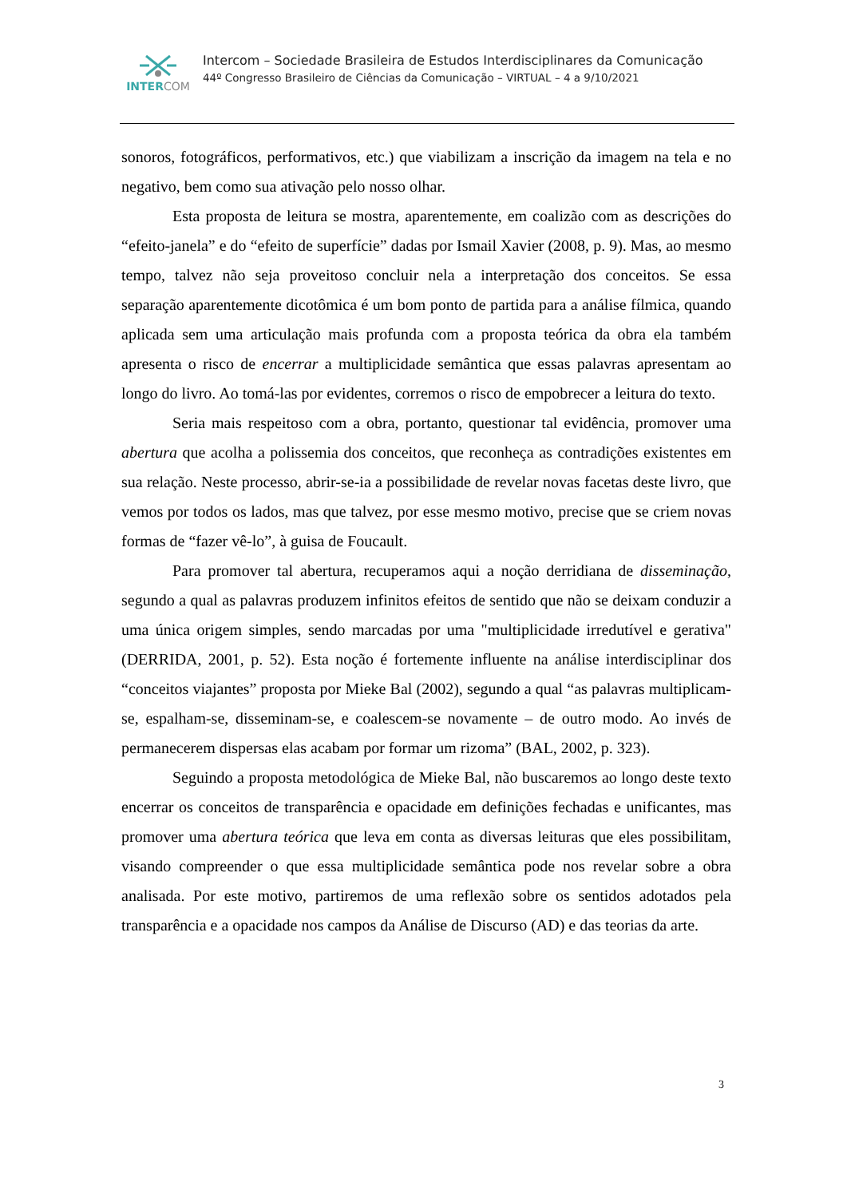INTERCOM
Intercom – Sociedade Brasileira de Estudos Interdisciplinares da Comunicação
44º Congresso Brasileiro de Ciências da Comunicação – VIRTUAL – 4 a 9/10/2021
sonoros, fotográficos, performativos, etc.) que viabilizam a inscrição da imagem na tela e no negativo, bem como sua ativação pelo nosso olhar.
Esta proposta de leitura se mostra, aparentemente, em coalizão com as descrições do “efeito-janela” e do “efeito de superfície” dadas por Ismail Xavier (2008, p. 9). Mas, ao mesmo tempo, talvez não seja proveitoso concluir nela a interpretação dos conceitos. Se essa separação aparentemente dicotômica é um bom ponto de partida para a análise fílmica, quando aplicada sem uma articulação mais profunda com a proposta teórica da obra ela também apresenta o risco de encerrar a multiplicidade semântica que essas palavras apresentam ao longo do livro. Ao tomá-las por evidentes, corremos o risco de empobrecer a leitura do texto.
Seria mais respeitoso com a obra, portanto, questionar tal evidência, promover uma abertura que acolha a polissemia dos conceitos, que reconheça as contradições existentes em sua relação. Neste processo, abrir-se-ia a possibilidade de revelar novas facetas deste livro, que vemos por todos os lados, mas que talvez, por esse mesmo motivo, precise que se criem novas formas de “fazer vê-lo”, à guisa de Foucault.
Para promover tal abertura, recuperamos aqui a noção derridiana de disseminação, segundo a qual as palavras produzem infinitos efeitos de sentido que não se deixam conduzir a uma única origem simples, sendo marcadas por uma "multiplicidade irredutível e gerativa" (DERRIDA, 2001, p. 52). Esta noção é fortemente influente na análise interdisciplinar dos “conceitos viajantes” proposta por Mieke Bal (2002), segundo a qual “as palavras multiplicam-se, espalham-se, disseminam-se, e coalescem-se novamente – de outro modo. Ao invés de permanecerem dispersas elas acabam por formar um rizoma” (BAL, 2002, p. 323).
Seguindo a proposta metodológica de Mieke Bal, não buscaremos ao longo deste texto encerrar os conceitos de transparência e opacidade em definições fechadas e unificantes, mas promover uma abertura teórica que leva em conta as diversas leituras que eles possibilitam, visando compreender o que essa multiplicidade semântica pode nos revelar sobre a obra analisada. Por este motivo, partiremos de uma reflexão sobre os sentidos adotados pela transparência e a opacidade nos campos da Análise de Discurso (AD) e das teorias da arte.
3